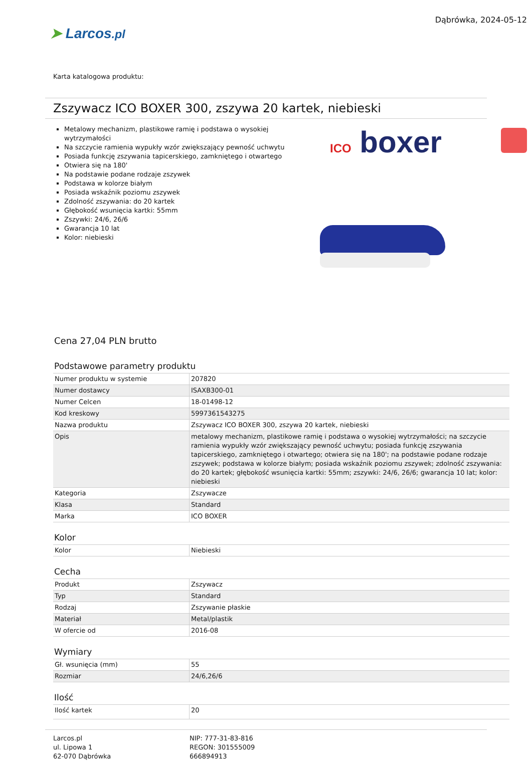➤ Larcos.pl
Dąbrówka, 2024-05-12
Karta katalogowa produktu:
Zszywacz ICO BOXER 300, zszywa 20 kartek, niebieski
Metalowy mechanizm, plastikowe ramię i podstawa o wysokiej wytrzymałości
Na szczycie ramienia wypukły wzór zwiększający pewność uchwytu
Posiada funkcję zszywania tapicerskiego, zamkniętego i otwartego
Otwiera się na 180'
Na podstawie podane rodzaje zszywek
Podstawa w kolorze białym
Posiada wskaźnik poziomu zszywek
Zdolność zszywania: do 20 kartek
Głębokość wsunięcia kartki: 55mm
Zszywki: 24/6, 26/6
Gwarancja 10 lat
Kolor: niebieski
ICO boxer
Cena 27,04 PLN brutto
Podstawowe parametry produktu
| Numer produktu w systemie | 207820 |
| Numer dostawcy | ISAXB300-01 |
| Numer Celcen | 18-01498-12 |
| Kod kreskowy | 5997361543275 |
| Nazwa produktu | Zszywacz ICO BOXER 300, zszywa 20 kartek, niebieski |
| Opis | metalowy mechanizm, plastikowe ramię i podstawa o wysokiej wytrzymałości; na szczycie ramienia wypukły wzór zwiększający pewność uchwytu; posiada funkcję zszywania tapicerskiego, zamkniętego i otwartego; otwiera się na 180'; na podstawie podane rodzaje zszywek; podstawa w kolorze białym; posiada wskaźnik poziomu zszywek; zdolność zszywania: do 20 kartek; głębokość wsunięcia kartki: 55mm; zszywki: 24/6, 26/6; gwarancja 10 lat; kolor: niebieski |
| Kategoria | Zszywacze |
| Klasa | Standard |
| Marka | ICO BOXER |
Kolor
| Kolor | Niebieski |
Cecha
| Produkt | Zszywacz |
| Typ | Standard |
| Rodzaj | Zszywanie płaskie |
| Materiał | Metal/plastik |
| W ofercie od | 2016-08 |
Wymiary
| Gł. wsunięcia (mm) | 55 |
| Rozmiar | 24/6,26/6 |
Ilość
| Ilość kartek | 20 |
Larcos.pl
ul. Lipowa 1
62-070 Dąbrówka
NIP: 777-31-83-816
REGON: 301555009
666894913